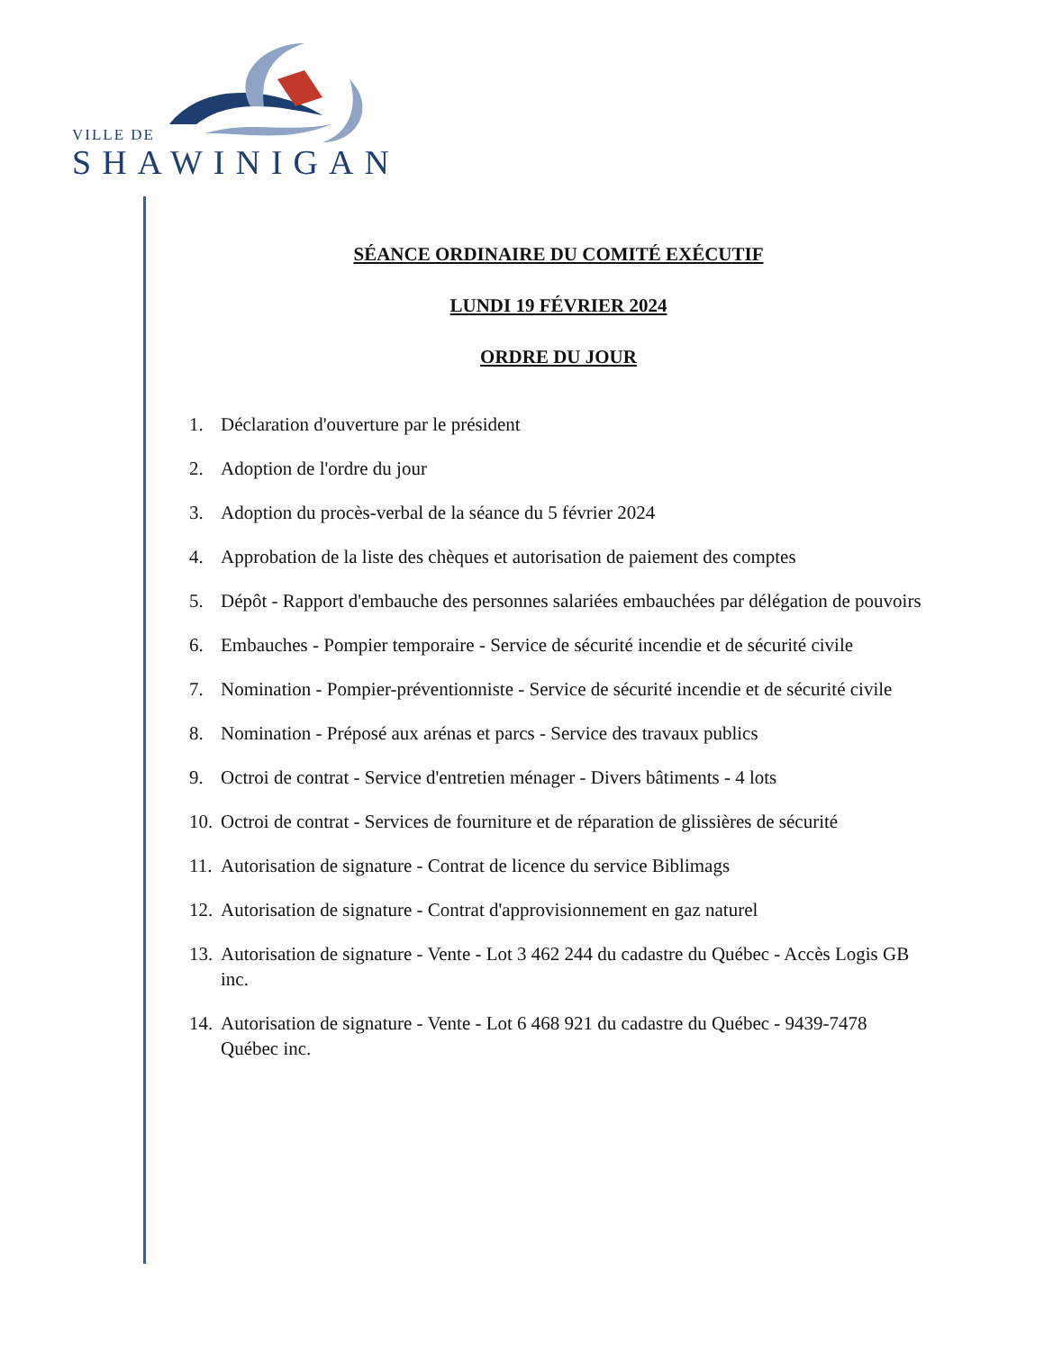VILLE DE
SHAWINIGAN
SÉANCE ORDINAIRE DU COMITÉ EXÉCUTIF
LUNDI 19 FÉVRIER 2024
ORDRE DU JOUR
1. Déclaration d'ouverture par le président
2. Adoption de l'ordre du jour
3. Adoption du procès-verbal de la séance du 5 février 2024
4. Approbation de la liste des chèques et autorisation de paiement des comptes
5. Dépôt - Rapport d'embauche des personnes salariées embauchées par délégation de pouvoirs
6. Embauches - Pompier temporaire - Service de sécurité incendie et de sécurité civile
7. Nomination - Pompier-préventionniste - Service de sécurité incendie et de sécurité civile
8. Nomination - Préposé aux arénas et parcs - Service des travaux publics
9. Octroi de contrat - Service d'entretien ménager - Divers bâtiments - 4 lots
10. Octroi de contrat - Services de fourniture et de réparation de glissières de sécurité
11. Autorisation de signature - Contrat de licence du service Biblimags
12. Autorisation de signature - Contrat d'approvisionnement en gaz naturel
13. Autorisation de signature - Vente - Lot 3 462 244 du cadastre du Québec - Accès Logis GB inc.
14. Autorisation de signature - Vente - Lot 6 468 921 du cadastre du Québec - 9439-7478 Québec inc.